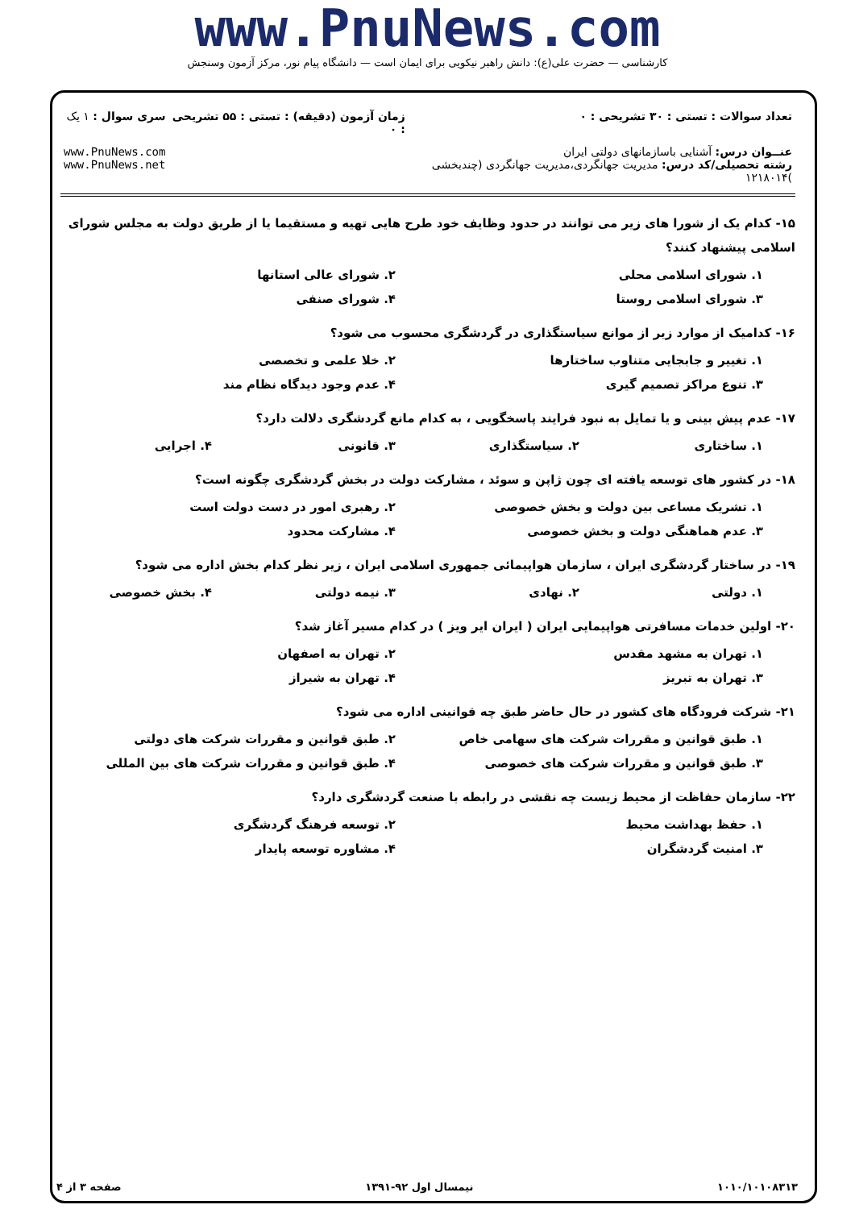www.PnuNews.com
کارشناسی — حضرت علی(ع): دانش راهبر نیکویی برای ایمان است — دانشگاه پیام نور، مرکز آزمون وسنجش
| تعداد سوالات : تستی : ۳۰ تشریحی : ۰ | زمان آزمون (دقیقه) : تستی : ۵۵ تشریحی : ۰ | سری سوال : ۱ یک |
| عنــوان درس: آشنایی باسازمانهای دولتی ایران رشته تحصیلی/کد درس: مدیریت جهانگردی،مدیریت جهانگردی (چندبخشی )۱۲۱۸۰۱۴ | | www.PnuNews.com www.PnuNews.net |
۱۵- کدام یک از شورا های زیر می توانند در حدود وظایف خود طرح هایی تهیه و مستقیما یا از طریق دولت به مجلس شورای اسلامی پیشنهاد کنند؟
۱. شورای اسلامی محلی ۲. شورای عالی استانها
۳. شورای اسلامی روستا ۴. شورای صنفی
۱۶- کدامیک از موارد زیر از موانع سیاستگذاری در گردشگری محسوب می شود؟
۱. تغییر و جابجایی متناوب ساختارها ۲. خلا علمی و تخصصی
۳. تنوع مراکز تصمیم گیری ۴. عدم وجود دیدگاه نظام مند
۱۷- عدم پیش بینی و یا تمایل به نبود فرایند پاسخگویی ، به کدام مانع گردشگری دلالت دارد؟
۱. ساختاری ۲. سیاستگذاری ۳. قانونی ۴. اجرایی
۱۸- در کشور های توسعه یافته ای چون ژاپن و سوئد ، مشارکت دولت در بخش گردشگری چگونه است؟
۱. تشریک مساعی بین دولت و بخش خصوصی ۲. رهبری امور در دست دولت است
۳. عدم هماهنگی دولت و بخش خصوصی ۴. مشارکت محدود
۱۹- در ساختار گردشگری ایران ، سازمان هواپیمائی جمهوری اسلامی ایران ، زیر نظر کدام بخش اداره می شود؟
۱. دولتی ۲. نهادی ۳. نیمه دولتی ۴. بخش خصوصی
۲۰- اولین خدمات مسافرتی هواپیمایی ایران ( ایران ایر ویز ) در کدام مسیر آغاز شد؟
۱. تهران به مشهد مقدس ۲. تهران به اصفهان
۳. تهران به تبریز ۴. تهران به شیراز
۲۱- شرکت فرودگاه های کشور در حال حاضر طبق چه قوانینی اداره می شود؟
۱. طبق قوانین و مقررات شرکت های سهامی خاص ۲. طبق قوانین و مقررات شرکت های دولتی
۳. طبق قوانین و مقررات شرکت های خصوصی ۴. طبق قوانین و مقررات شرکت های بین المللی
۲۲- سازمان حفاظت از محیط زیست چه نقشی در رابطه با صنعت گردشگری دارد؟
۱. حفظ بهداشت محیط ۲. توسعه فرهنگ گردشگری
۳. امنیت گردشگران ۴. مشاوره توسعه پایدار
۱۰۱۰/۱۰۱۰۸۳۱۳ نیمسال اول ۹۲-۱۳۹۱ صفحه ۳ از ۴